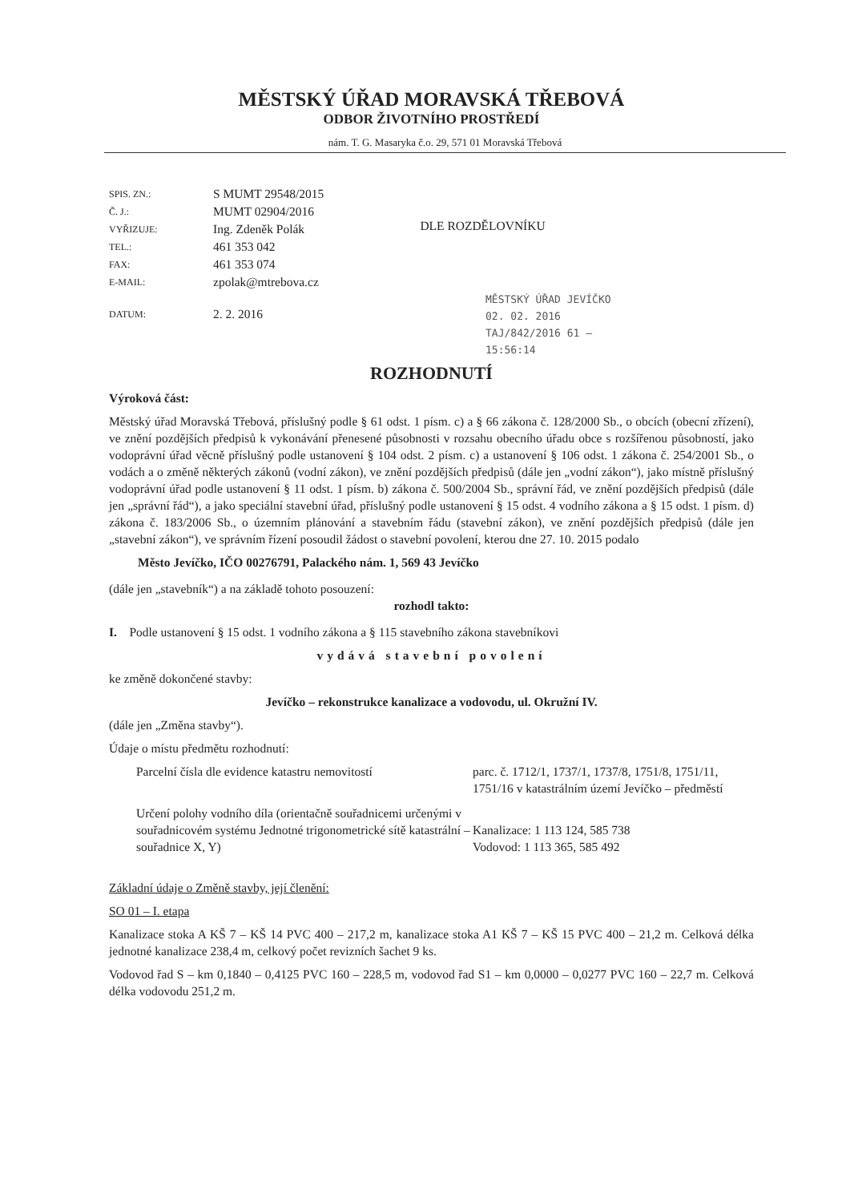MĚSTSKÝ ÚŘAD MORAVSKÁ TŘEBOVÁ
ODBOR ŽIVOTNÍHO PROSTŘEDÍ
nám. T. G. Masaryka č.o. 29, 571 01 Moravská Třebová
| SPIS. ZN.: | S MUMT 29548/2015 |
| Č. J.: | MUMT 02904/2016 |
| VYŘIZUJE: | Ing. Zdeněk Polák |
| TEL.: | 461 353 042 |
| FAX: | 461 353 074 |
| E-MAIL: | zpolak@mtrebova.cz |
| DATUM: | 2. 2. 2016 |
DLE ROZDĚLOVNÍKU
MĚSTSKÝ ÚŘAD JEVÍČKO
02. 02. 2016
TAJ/842/2016 61 —
15:56:14
ROZHODNUTÍ
Výroková část:
Městský úřad Moravská Třebová, příslušný podle § 61 odst. 1 písm. c) a § 66 zákona č. 128/2000 Sb., o obcích (obecní zřízení), ve znění pozdějších předpisů k vykonávání přenesené působnosti v rozsahu obecního úřadu obce s rozšířenou působností, jako vodoprávní úřad věcně příslušný podle ustanovení § 104 odst. 2 písm. c) a ustanovení § 106 odst. 1 zákona č. 254/2001 Sb., o vodách a o změně některých zákonů (vodní zákon), ve znění pozdějších předpisů (dále jen „vodní zákon“), jako místně příslušný vodoprávní úřad podle ustanovení § 11 odst. 1 písm. b) zákona č. 500/2004 Sb., správní řád, ve znění pozdějších předpisů (dále jen „správní řád“), a jako speciální stavební úřad, příslušný podle ustanovení § 15 odst. 4 vodního zákona a § 15 odst. 1 písm. d) zákona č. 183/2006 Sb., o územním plánování a stavebním řádu (stavební zákon), ve znění pozdějších předpisů (dále jen „stavební zákon“), ve správním řízení posoudil žádost o stavební povolení, kterou dne 27. 10. 2015 podalo
Město Jevíčko, IČO 00276791, Palackého nám. 1, 569 43 Jevíčko
(dále jen „stavebník“) a na základě tohoto posouzení:
rozhodl takto:
I. Podle ustanovení § 15 odst. 1 vodního zákona a § 115 stavebního zákona stavebníkovi
vydává stavební povolení
ke změně dokončené stavby:
Jevíčko – rekonstrukce kanalizace a vodovodu, ul. Okružní IV.
(dále jen „Změna stavby“).
Údaje o místu předmětu rozhodnutí:
Parcelní čísla dle evidence katastru nemovitostí
parc. č. 1712/1, 1737/1, 1737/8, 1751/8, 1751/11, 1751/16 v katastrálním území Jevíčko – předměstí
Určení polohy vodního díla (orientačně souřadnicemi určenými v souřadnicovém systému Jednotné trigonometrické sítě katastrální – souřadnice X, Y)
Kanalizace: 1 113 124, 585 738
Vodovod: 1 113 365, 585 492
Základní údaje o Změně stavby, její členění:
SO 01 – I. etapa
Kanalizace stoka A KŠ 7 – KŠ 14 PVC 400 – 217,2 m, kanalizace stoka A1 KŠ 7 – KŠ 15 PVC 400 – 21,2 m. Celková délka jednotné kanalizace 238,4 m, celkový počet revizních šachet 9 ks.
Vodovod řad S – km 0,1840 – 0,4125 PVC 160 – 228,5 m, vodovod řad S1 – km 0,0000 – 0,0277 PVC 160 – 22,7 m. Celková délka vodovodu 251,2 m.